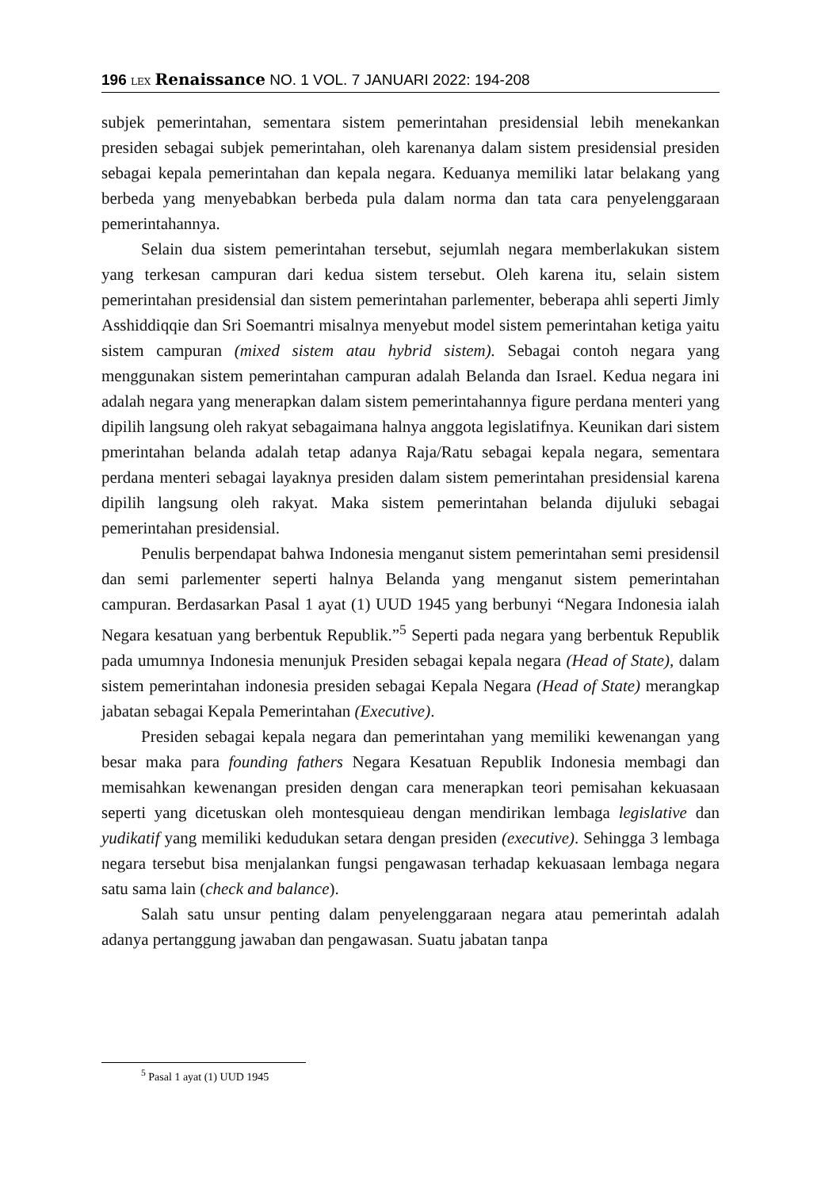196 LEX Renaissance NO. 1 VOL. 7 JANUARI 2022: 194-208
subjek pemerintahan, sementara sistem pemerintahan presidensial lebih menekankan presiden sebagai subjek pemerintahan, oleh karenanya dalam sistem presidensial presiden sebagai kepala pemerintahan dan kepala negara. Keduanya memiliki latar belakang yang berbeda yang menyebabkan berbeda pula dalam norma dan tata cara penyelenggaraan pemerintahannya.
Selain dua sistem pemerintahan tersebut, sejumlah negara memberlakukan sistem yang terkesan campuran dari kedua sistem tersebut. Oleh karena itu, selain sistem pemerintahan presidensial dan sistem pemerintahan parlementer, beberapa ahli seperti Jimly Asshiddiqqie dan Sri Soemantri misalnya menyebut model sistem pemerintahan ketiga yaitu sistem campuran (mixed sistem atau hybrid sistem). Sebagai contoh negara yang menggunakan sistem pemerintahan campuran adalah Belanda dan Israel. Kedua negara ini adalah negara yang menerapkan dalam sistem pemerintahannya figure perdana menteri yang dipilih langsung oleh rakyat sebagaimana halnya anggota legislatifnya. Keunikan dari sistem pmerintahan belanda adalah tetap adanya Raja/Ratu sebagai kepala negara, sementara perdana menteri sebagai layaknya presiden dalam sistem pemerintahan presidensial karena dipilih langsung oleh rakyat. Maka sistem pemerintahan belanda dijuluki sebagai pemerintahan presidensial.
Penulis berpendapat bahwa Indonesia menganut sistem pemerintahan semi presidensil dan semi parlementer seperti halnya Belanda yang menganut sistem pemerintahan campuran. Berdasarkan Pasal 1 ayat (1) UUD 1945 yang berbunyi “Negara Indonesia ialah Negara kesatuan yang berbentuk Republik.”<sup>5</sup> Seperti pada negara yang berbentuk Republik pada umumnya Indonesia menunjuk Presiden sebagai kepala negara (Head of State), dalam sistem pemerintahan indonesia presiden sebagai Kepala Negara (Head of State) merangkap jabatan sebagai Kepala Pemerintahan (Executive).
Presiden sebagai kepala negara dan pemerintahan yang memiliki kewenangan yang besar maka para founding fathers Negara Kesatuan Republik Indonesia membagi dan memisahkan kewenangan presiden dengan cara menerapkan teori pemisahan kekuasaan seperti yang dicetuskan oleh montesquieau dengan mendirikan lembaga legislative dan yudikatif yang memiliki kedudukan setara dengan presiden (executive). Sehingga 3 lembaga negara tersebut bisa menjalankan fungsi pengawasan terhadap kekuasaan lembaga negara satu sama lain (check and balance).
Salah satu unsur penting dalam penyelenggaraan negara atau pemerintah adalah adanya pertanggung jawaban dan pengawasan. Suatu jabatan tanpa
<sup>5</sup> Pasal 1 ayat (1) UUD 1945